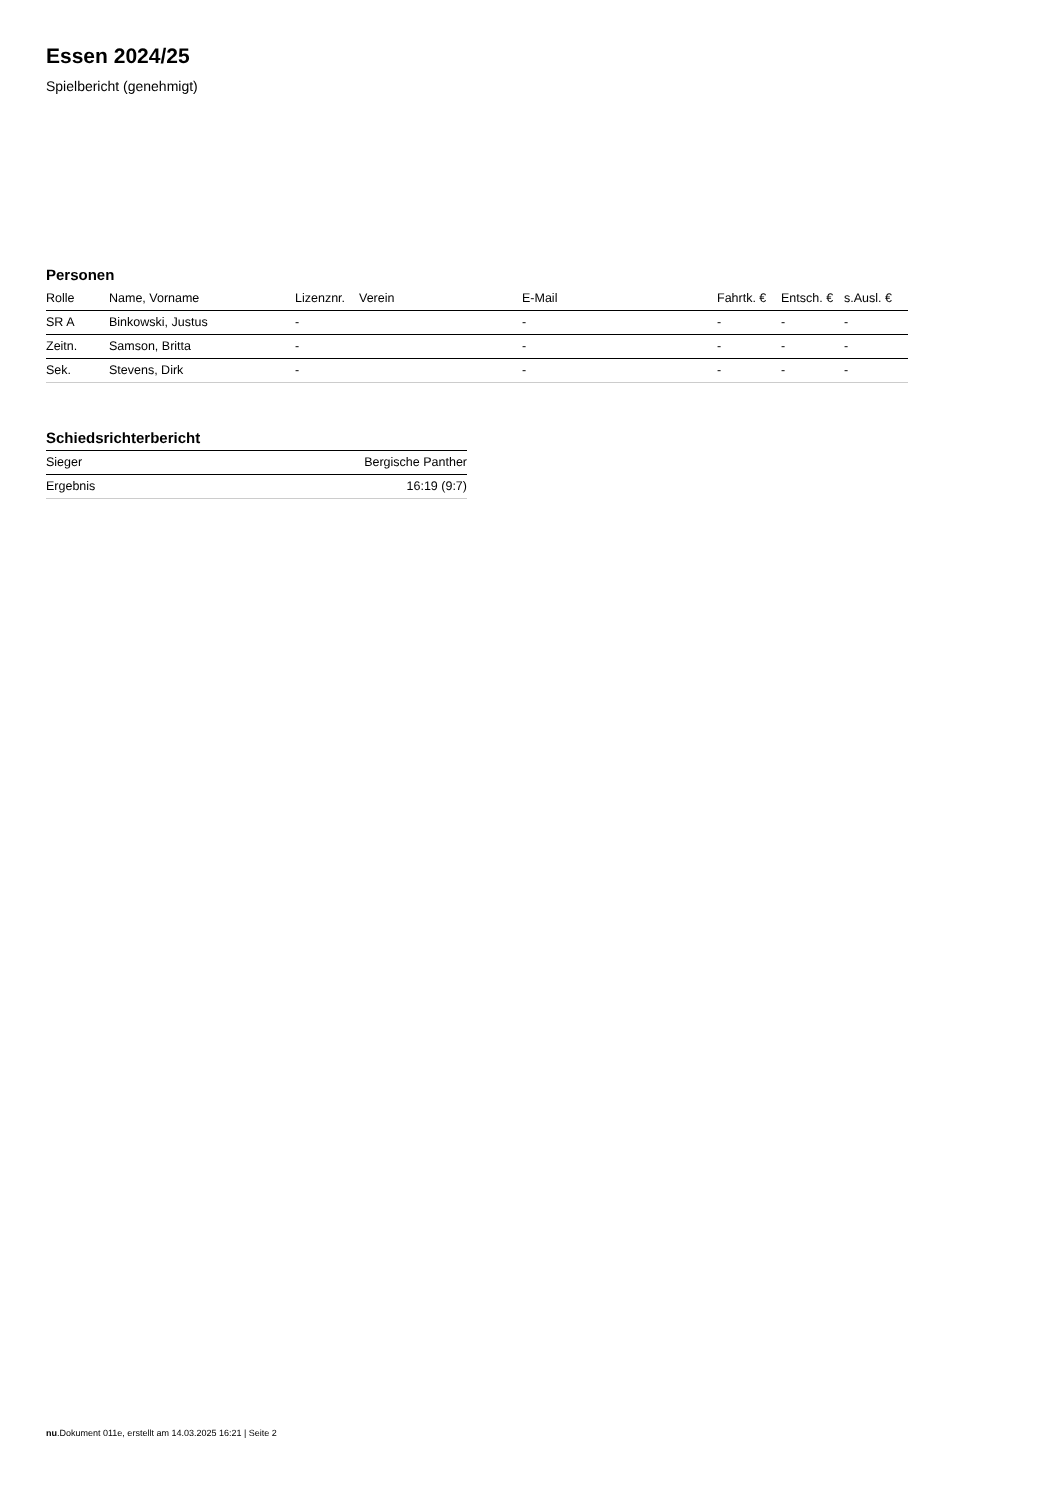Essen 2024/25
Spielbericht (genehmigt)
Personen
| Rolle | Name, Vorname | Lizenznr. | Verein | E-Mail | Fahrtk. € | Entsch. € | s.Ausl. € |
| --- | --- | --- | --- | --- | --- | --- | --- |
| SR A | Binkowski, Justus | - | | - | - | - | - |
| Zeitn. | Samson, Britta | - | | - | - | - | - |
| Sek. | Stevens, Dirk | - | | - | - | - | - |
Schiedsrichterbericht
| Sieger | Bergische Panther |
| Ergebnis | 16:19 (9:7) |
nu.Dokument 011e, erstellt am 14.03.2025 16:21 | Seite 2